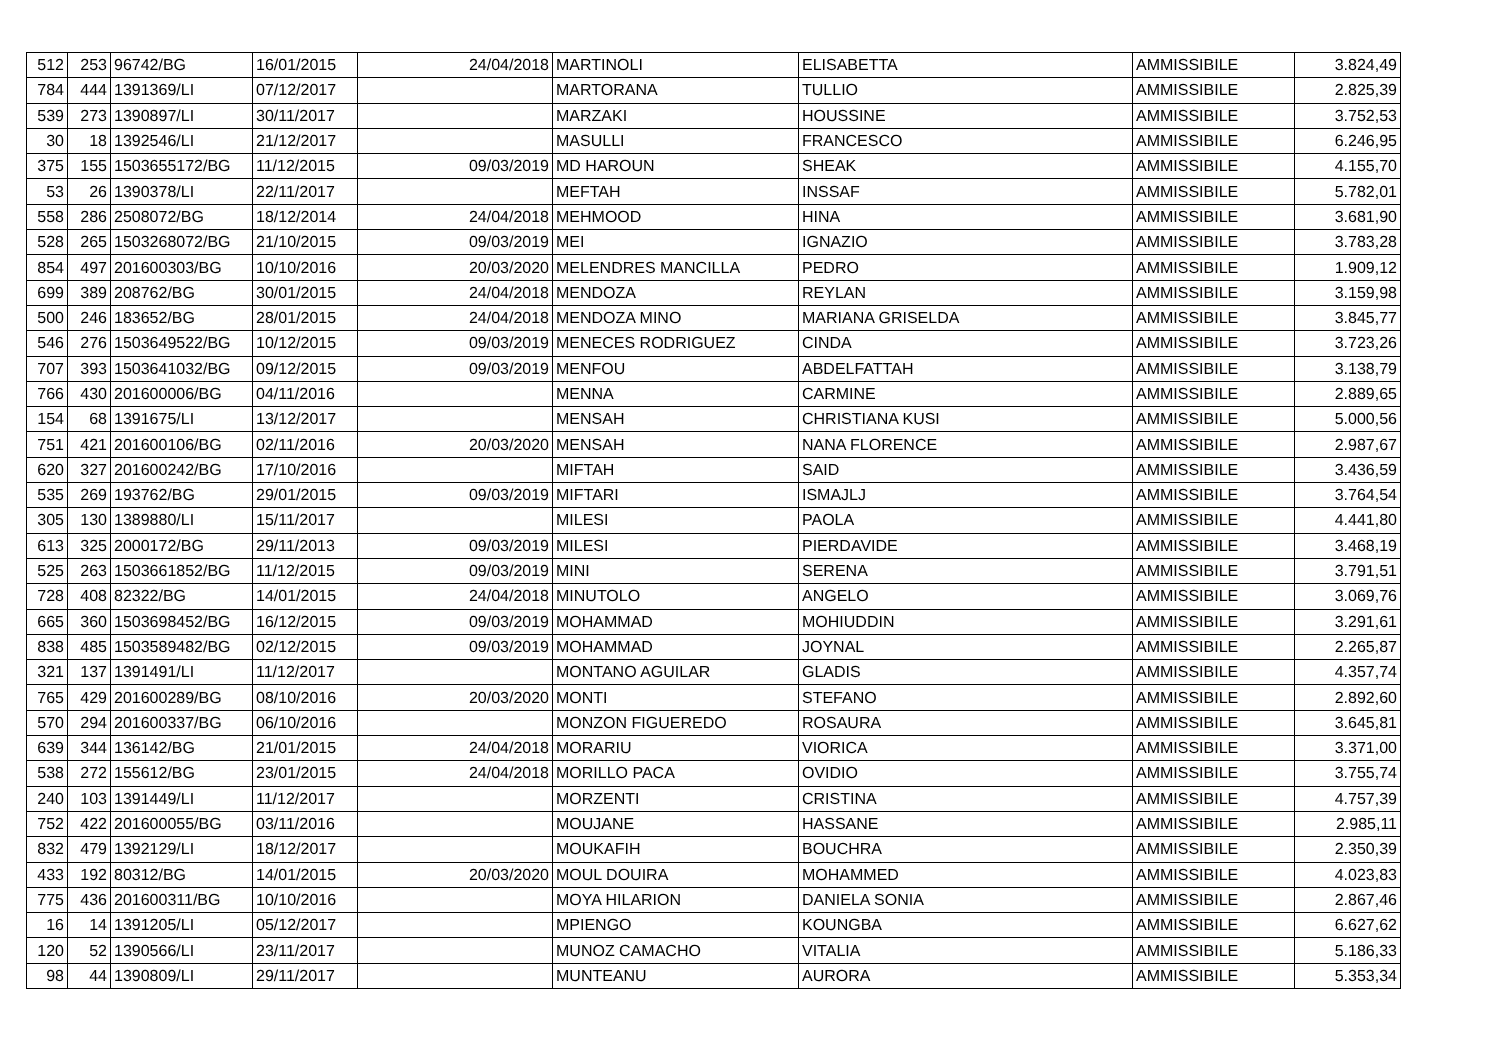| 512 | 253 | 96742/BG | 16/01/2015 | 24/04/2018 | MARTINOLI | ELISABETTA | AMMISSIBILE | 3.824,49 |
| 784 | 444 | 1391369/LI | 07/12/2017 | | MARTORANA | TULLIO | AMMISSIBILE | 2.825,39 |
| 539 | 273 | 1390897/LI | 30/11/2017 | | MARZAKI | HOUSSINE | AMMISSIBILE | 3.752,53 |
| 30 | 18 | 1392546/LI | 21/12/2017 | | MASULLI | FRANCESCO | AMMISSIBILE | 6.246,95 |
| 375 | 155 | 1503655172/BG | 11/12/2015 | 09/03/2019 | MD HAROUN | SHEAK | AMMISSIBILE | 4.155,70 |
| 53 | 26 | 1390378/LI | 22/11/2017 | | MEFTAH | INSSAF | AMMISSIBILE | 5.782,01 |
| 558 | 286 | 2508072/BG | 18/12/2014 | 24/04/2018 | MEHMOOD | HINA | AMMISSIBILE | 3.681,90 |
| 528 | 265 | 1503268072/BG | 21/10/2015 | 09/03/2019 | MEI | IGNAZIO | AMMISSIBILE | 3.783,28 |
| 854 | 497 | 201600303/BG | 10/10/2016 | 20/03/2020 | MELENDRES MANCILLA | PEDRO | AMMISSIBILE | 1.909,12 |
| 699 | 389 | 208762/BG | 30/01/2015 | 24/04/2018 | MENDOZA | REYLAN | AMMISSIBILE | 3.159,98 |
| 500 | 246 | 183652/BG | 28/01/2015 | 24/04/2018 | MENDOZA MINO | MARIANA GRISELDA | AMMISSIBILE | 3.845,77 |
| 546 | 276 | 1503649522/BG | 10/12/2015 | 09/03/2019 | MENECES RODRIGUEZ | CINDA | AMMISSIBILE | 3.723,26 |
| 707 | 393 | 1503641032/BG | 09/12/2015 | 09/03/2019 | MENFOU | ABDELFATTAH | AMMISSIBILE | 3.138,79 |
| 766 | 430 | 201600006/BG | 04/11/2016 | | MENNA | CARMINE | AMMISSIBILE | 2.889,65 |
| 154 | 68 | 1391675/LI | 13/12/2017 | | MENSAH | CHRISTIANA KUSI | AMMISSIBILE | 5.000,56 |
| 751 | 421 | 201600106/BG | 02/11/2016 | 20/03/2020 | MENSAH | NANA FLORENCE | AMMISSIBILE | 2.987,67 |
| 620 | 327 | 201600242/BG | 17/10/2016 | | MIFTAH | SAID | AMMISSIBILE | 3.436,59 |
| 535 | 269 | 193762/BG | 29/01/2015 | 09/03/2019 | MIFTARI | ISMAJLJ | AMMISSIBILE | 3.764,54 |
| 305 | 130 | 1389880/LI | 15/11/2017 | | MILESI | PAOLA | AMMISSIBILE | 4.441,80 |
| 613 | 325 | 2000172/BG | 29/11/2013 | 09/03/2019 | MILESI | PIERDAVIDE | AMMISSIBILE | 3.468,19 |
| 525 | 263 | 1503661852/BG | 11/12/2015 | 09/03/2019 | MINI | SERENA | AMMISSIBILE | 3.791,51 |
| 728 | 408 | 82322/BG | 14/01/2015 | 24/04/2018 | MINUTOLO | ANGELO | AMMISSIBILE | 3.069,76 |
| 665 | 360 | 1503698452/BG | 16/12/2015 | 09/03/2019 | MOHAMMAD | MOHIUDDIN | AMMISSIBILE | 3.291,61 |
| 838 | 485 | 1503589482/BG | 02/12/2015 | 09/03/2019 | MOHAMMAD | JOYNAL | AMMISSIBILE | 2.265,87 |
| 321 | 137 | 1391491/LI | 11/12/2017 | | MONTANO AGUILAR | GLADIS | AMMISSIBILE | 4.357,74 |
| 765 | 429 | 201600289/BG | 08/10/2016 | 20/03/2020 | MONTI | STEFANO | AMMISSIBILE | 2.892,60 |
| 570 | 294 | 201600337/BG | 06/10/2016 | | MONZON FIGUEREDO | ROSAURA | AMMISSIBILE | 3.645,81 |
| 639 | 344 | 136142/BG | 21/01/2015 | 24/04/2018 | MORARIU | VIORICA | AMMISSIBILE | 3.371,00 |
| 538 | 272 | 155612/BG | 23/01/2015 | 24/04/2018 | MORILLO PACA | OVIDIO | AMMISSIBILE | 3.755,74 |
| 240 | 103 | 1391449/LI | 11/12/2017 | | MORZENTI | CRISTINA | AMMISSIBILE | 4.757,39 |
| 752 | 422 | 201600055/BG | 03/11/2016 | | MOUJANE | HASSANE | AMMISSIBILE | 2.985,11 |
| 832 | 479 | 1392129/LI | 18/12/2017 | | MOUKAFIH | BOUCHRA | AMMISSIBILE | 2.350,39 |
| 433 | 192 | 80312/BG | 14/01/2015 | 20/03/2020 | MOUL DOUIRA | MOHAMMED | AMMISSIBILE | 4.023,83 |
| 775 | 436 | 201600311/BG | 10/10/2016 | | MOYA HILARION | DANIELA SONIA | AMMISSIBILE | 2.867,46 |
| 16 | 14 | 1391205/LI | 05/12/2017 | | MPIENGO | KOUNGBA | AMMISSIBILE | 6.627,62 |
| 120 | 52 | 1390566/LI | 23/11/2017 | | MUNOZ CAMACHO | VITALIA | AMMISSIBILE | 5.186,33 |
| 98 | 44 | 1390809/LI | 29/11/2017 | | MUNTEANU | AURORA | AMMISSIBILE | 5.353,34 |